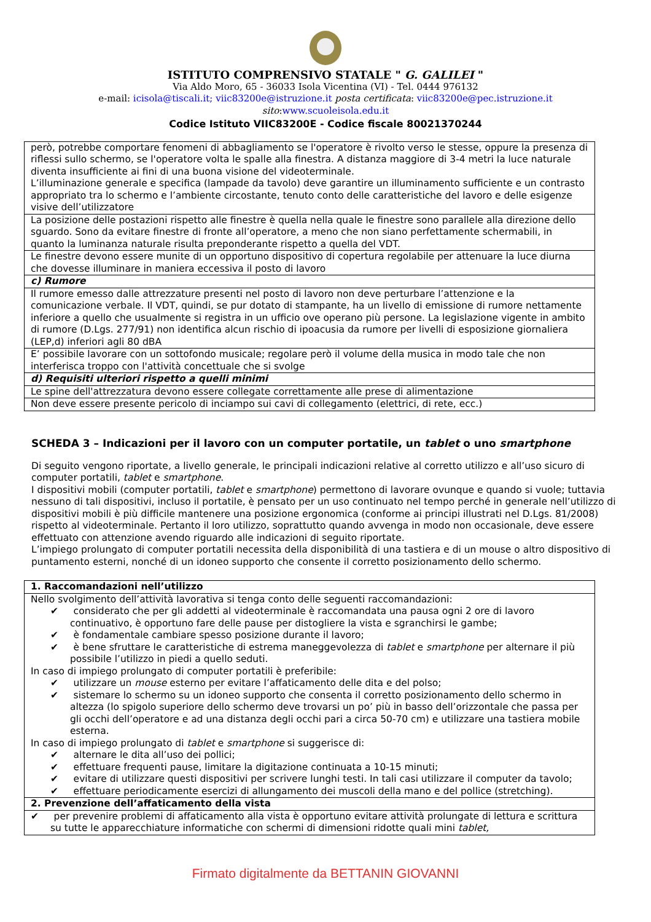ISTITUTO COMPRENSIVO STATALE " G. GALILEI "
Via Aldo Moro, 65 - 36033 Isola Vicentina (VI) - Tel. 0444 976132
e-mail: icisola@tiscali.it; viic83200e@istruzione.it posta certificata: viic83200e@pec.istruzione.it
sito:www.scuoleisola.edu.it
Codice Istituto VIIC83200E - Codice fiscale 80021370244
| però, potrebbe comportare fenomeni di abbagliamento se l'operatore è rivolto verso le stesse, oppure la presenza di riflessi sullo schermo, se l'operatore volta le spalle alla finestra. A distanza maggiore di 3-4 metri la luce naturale diventa insufficiente ai fini di una buona visione del videoterminale. L’illuminazione generale e specifica (lampade da tavolo) deve garantire un illuminamento sufficiente e un contrasto appropriato tra lo schermo e l’ambiente circostante, tenuto conto delle caratteristiche del lavoro e delle esigenze visive dell’utilizzatore |
| La posizione delle postazioni rispetto alle finestre è quella nella quale le finestre sono parallele alla direzione dello sguardo. Sono da evitare finestre di fronte all’operatore, a meno che non siano perfettamente schermabili, in quanto la luminanza naturale risulta preponderante rispetto a quella del VDT. |
| Le finestre devono essere munite di un opportuno dispositivo di copertura regolabile per attenuare la luce diurna che dovesse illuminare in maniera eccessiva il posto di lavoro |
| c) Rumore |
| Il rumore emesso dalle attrezzature presenti nel posto di lavoro non deve perturbare l’attenzione e la comunicazione verbale. Il VDT, quindi, se pur dotato di stampante, ha un livello di emissione di rumore nettamente inferiore a quello che usualmente si registra in un ufficio ove operano più persone. La legislazione vigente in ambito di rumore (D.Lgs. 277/91) non identifica alcun rischio di ipoacusia da rumore per livelli di esposizione giornaliera (LEP,d) inferiori agli 80 dBA |
| E’ possibile lavorare con un sottofondo musicale; regolare però il volume della musica in modo tale che non interferisca troppo con l'attività concettuale che si svolge |
| d) Requisiti ulteriori rispetto a quelli minimi |
| Le spine dell'attrezzatura devono essere collegate correttamente alle prese di alimentazione |
| Non deve essere presente pericolo di inciampo sui cavi di collegamento (elettrici, di rete, ecc.) |
SCHEDA 3 – Indicazioni per il lavoro con un computer portatile, un tablet o uno smartphone
Di seguito vengono riportate, a livello generale, le principali indicazioni relative al corretto utilizzo e all’uso sicuro di computer portatili, tablet e smartphone.
I dispositivi mobili (computer portatili, tablet e smartphone) permettono di lavorare ovunque e quando si vuole; tuttavia nessuno di tali dispositivi, incluso il portatile, è pensato per un uso continuato nel tempo perché in generale nell’utilizzo di dispositivi mobili è più difficile mantenere una posizione ergonomica (conforme ai principi illustrati nel D.Lgs. 81/2008) rispetto al videoterminale. Pertanto il loro utilizzo, soprattutto quando avvenga in modo non occasionale, deve essere effettuato con attenzione avendo riguardo alle indicazioni di seguito riportate.
L’impiego prolungato di computer portatili necessita della disponibilità di una tastiera e di un mouse o altro dispositivo di puntamento esterni, nonché di un idoneo supporto che consente il corretto posizionamento dello schermo.
| 1. Raccomandazioni nell’utilizzo |
| Nello svolgimento dell’attività lavorativa si tenga conto delle seguenti raccomandazioni: ✔ considerato che per gli addetti al videoterminale è raccomandata una pausa ogni 2 ore di lavoro continuativo, è opportuno fare delle pause per distogliere la vista e sgranchirsi le gambe; ✔ è fondamentale cambiare spesso posizione durante il lavoro; ✔ è bene sfruttare le caratteristiche di estrema maneggevolezza di tablet e smartphone per alternare il più possibile l’utilizzo in piedi a quello seduti. In caso di impiego prolungato di computer portatili è preferibile: ✔ utilizzare un mouse esterno per evitare l’affaticamento delle dita e del polso; ✔ sistemare lo schermo su un idoneo supporto che consenta il corretto posizionamento dello schermo in altezza (lo spigolo superiore dello schermo deve trovarsi un po’ più in basso dell’orizzontale che passa per gli occhi dell’operatore e ad una distanza degli occhi pari a circa 50-70 cm) e utilizzare una tastiera mobile esterna. In caso di impiego prolungato di tablet e smartphone si suggerisce di: ✔ alternare le dita all’uso dei pollici; ✔ effettuare frequenti pause, limitare la digitazione continuata a 10-15 minuti; ✔ evitare di utilizzare questi dispositivi per scrivere lunghi testi. In tali casi utilizzare il computer da tavolo; ✔ effettuare periodicamente esercizi di allungamento dei muscoli della mano e del pollice (stretching). |
| 2. Prevenzione dell’affaticamento della vista |
| ✔ per prevenire problemi di affaticamento alla vista è opportuno evitare attività prolungate di lettura e scrittura su tutte le apparecchiature informatiche con schermi di dimensioni ridotte quali mini tablet, |
Firmato digitalmente da BETTANIN GIOVANNI